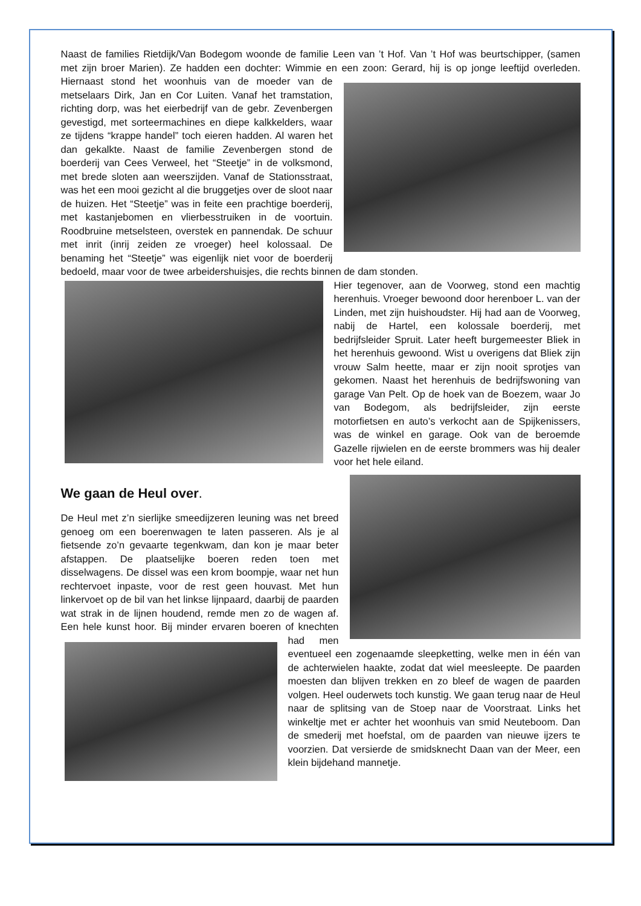Naast de families Rietdijk/Van Bodegom woonde de familie Leen van ’t Hof. Van ’t Hof was beurtschipper, (samen met zijn broer Marien). Ze hadden een dochter: Wimmie en een zoon: Gerard, hij is op jonge leeftijd overleden. Hiernaast stond het woonhuis van de moeder van de metselaars Dirk, Jan en Cor Luiten. Vanaf het tramstation, richting dorp, was het eierbedrijf van de gebr. Zevenbergen gevestigd, met sorteermachines en diepe kalkkelders, waar ze tijdens “krappe handel” toch eieren hadden. Al waren het dan gekalkte. Naast de familie Zevenbergen stond de boerderij van Cees Verweel, het “Steetje” in de volksmond, met brede sloten aan weerszijden. Vanaf de Stationsstraat, was het een mooi gezicht al die bruggetjes over de sloot naar de huizen. Het “Steetje” was in feite een prachtige boerderij, met kastanjebomen en vlierbesstruiken in de voortuin. Roodbruine metselsteen, overstek en pannendak. De schuur met inrit (inrij zeiden ze vroeger) heel kolossaal. De benaming het “Steetje” was eigenlijk niet voor de boerderij bedoeld, maar voor de twee arbeidershuisjes, die rechts binnen de dam stonden.
Hier tegenover, aan de Voorweg, stond een machtig herenhuis. Vroeger bewoond door herenboer L. van der Linden, met zijn huishoudster. Hij had aan de Voorweg, nabij de Hartel, een kolossale boerderij, met bedrijfsleider Spruit. Later heeft burgemeester Bliek in het herenhuis gewoond. Wist u overigens dat Bliek zijn vrouw Salm heette, maar er zijn nooit sprotjes van gekomen. Naast het herenhuis de bedrijfswoning van garage Van Pelt. Op de hoek van de Boezem, waar Jo van Bodegom, als bedrijfsleider, zijn eerste motorfietsen en auto’s verkocht aan de Spijkenissers, was de winkel en garage. Ook van de beroemde Gazelle rijwielen en de eerste brommers was hij dealer voor het hele eiland.
We gaan de Heul over.
De Heul met z’n sierlijke smeedijzeren leuning was net breed genoeg om een boerenwagen te laten passeren. Als je al fietsende zo’n gevaarte tegenkwam, dan kon je maar beter afstappen. De plaatselijke boeren reden toen met disselwagens. De dissel was een krom boompje, waar net hun rechtervoet inpaste, voor de rest geen houvast. Met hun linkervoet op de bil van het linkse lijnpaard, daarbij de paarden wat strak in de lijnen houdend, remde men zo de wagen af. Een hele kunst hoor. Bij minder ervaren boeren of knechten had men eventueel een zogenaamde sleepketting, welke men in één van de achterwielen haakte, zodat dat wiel meesleepte. De paarden moesten dan blijven trekken en zo bleef de wagen de paarden volgen. Heel ouderwets toch kunstig. We gaan terug naar de Heul naar de splitsing van de Stoep naar de Voorstraat. Links het winkeltje met er achter het woonhuis van smid Neuteboom. Dan de smederij met hoefstal, om de paarden van nieuwe ijzers te voorzien. Dat versierde de smidsknecht Daan van der Meer, een klein bijdehand mannetje.